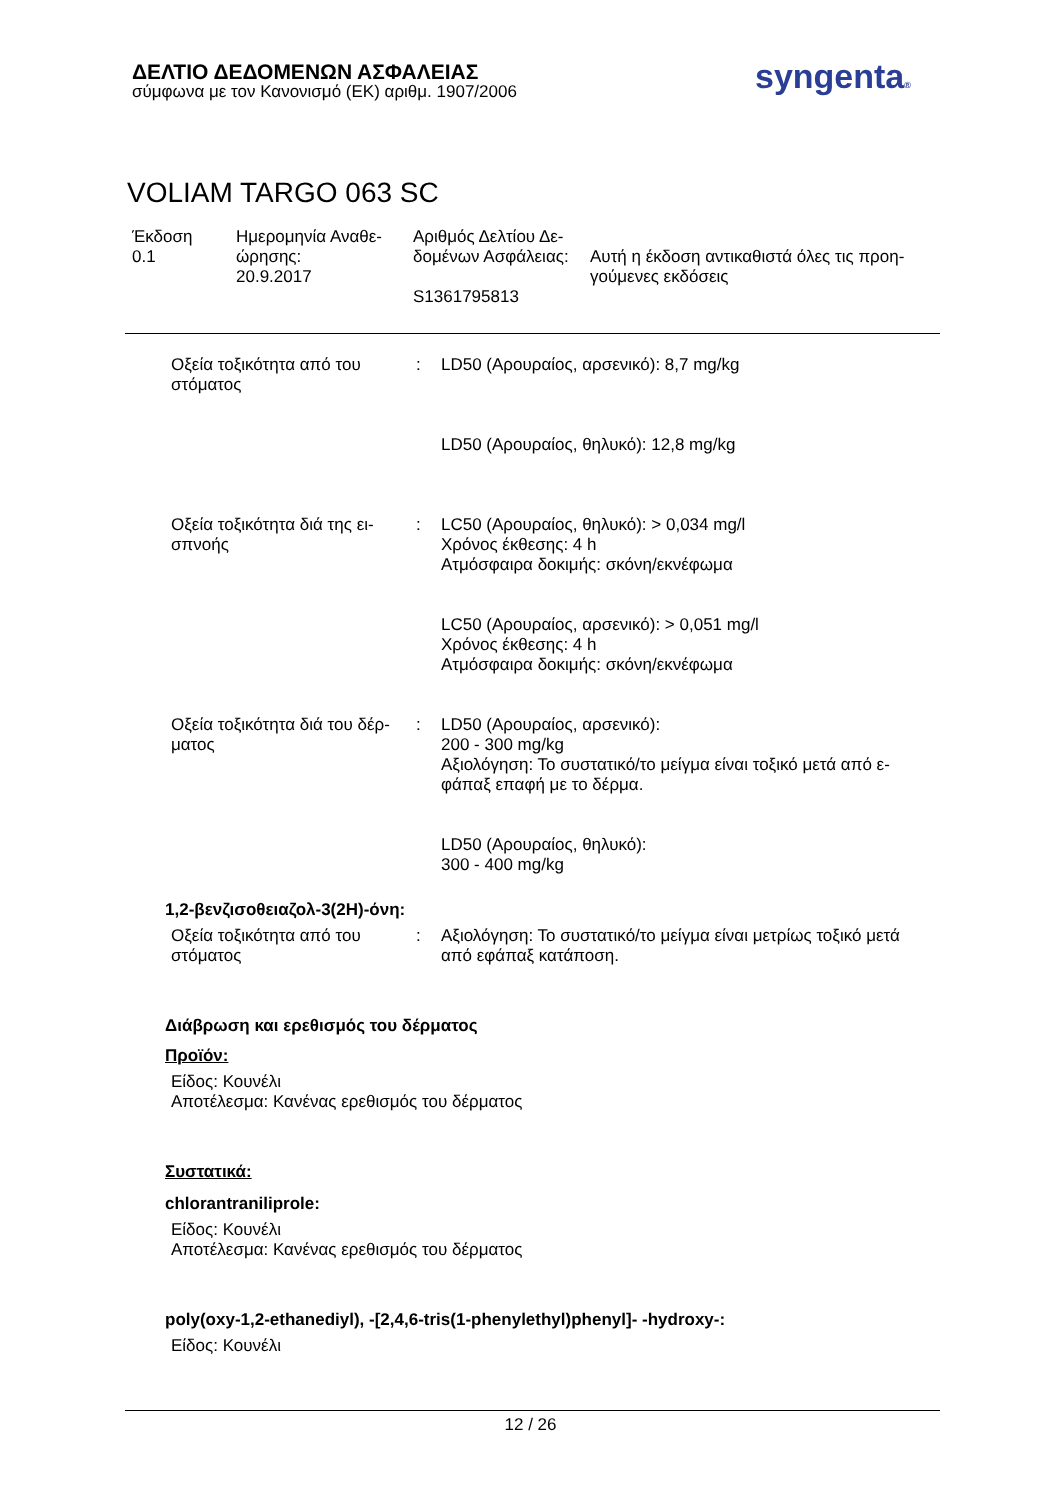ΔΕΛΤΙΟ ΔΕΔΟΜΕΝΩΝ ΑΣΦΑΛΕΙΑΣ
σύμφωνα με τον Κανονισμό (ΕΚ) αριθμ. 1907/2006
syngenta®
VOLIAM TARGO 063 SC
Έκδοση
0.1
Ημερομηνία Αναθε-
ώρησης:
20.9.2017
Αριθμός Δελτίου Δε-
δομένων Ασφάλειας:
S1361795813
Αυτή η έκδοση αντικαθιστά όλες τις προη-
γούμενες εκδόσεις
Οξεία τοξικότητα από του στόματος
: LD50 (Αρουραίος, αρσενικό): 8,7 mg/kg
LD50 (Αρουραίος, θηλυκό): 12,8 mg/kg
Οξεία τοξικότητα διά της ει-σπνοής
: LC50 (Αρουραίος, θηλυκό): > 0,034 mg/l
Χρόνος έκθεσης: 4 h
Ατμόσφαιρα δοκιμής: σκόνη/εκνέφωμα
LC50 (Αρουραίος, αρσενικό): > 0,051 mg/l
Χρόνος έκθεσης: 4 h
Ατμόσφαιρα δοκιμής: σκόνη/εκνέφωμα
Οξεία τοξικότητα διά του δέρ-ματος
: LD50 (Αρουραίος, αρσενικό):
200 - 300 mg/kg
Αξιολόγηση: Το συστατικό/το μείγμα είναι τοξικό μετά από ε-φάπαξ επαφή με το δέρμα.
LD50 (Αρουραίος, θηλυκό):
300 - 400 mg/kg
1,2-βενζισοθειαζολ-3(2H)-όνη:
Οξεία τοξικότητα από του στόματος
: Αξιολόγηση: Το συστατικό/το μείγμα είναι μετρίως τοξικό μετά από εφάπαξ κατάποση.
Διάβρωση και ερεθισμός του δέρματος
Προϊόν:
Είδος: Κουνέλι
Αποτέλεσμα: Κανένας ερεθισμός του δέρματος
Συστατικά:
chlorantraniliprole:
Είδος: Κουνέλι
Αποτέλεσμα: Κανένας ερεθισμός του δέρματος
poly(oxy-1,2-ethanediyl), -[2,4,6-tris(1-phenylethyl)phenyl]- -hydroxy-:
Είδος: Κουνέλι
12 / 26